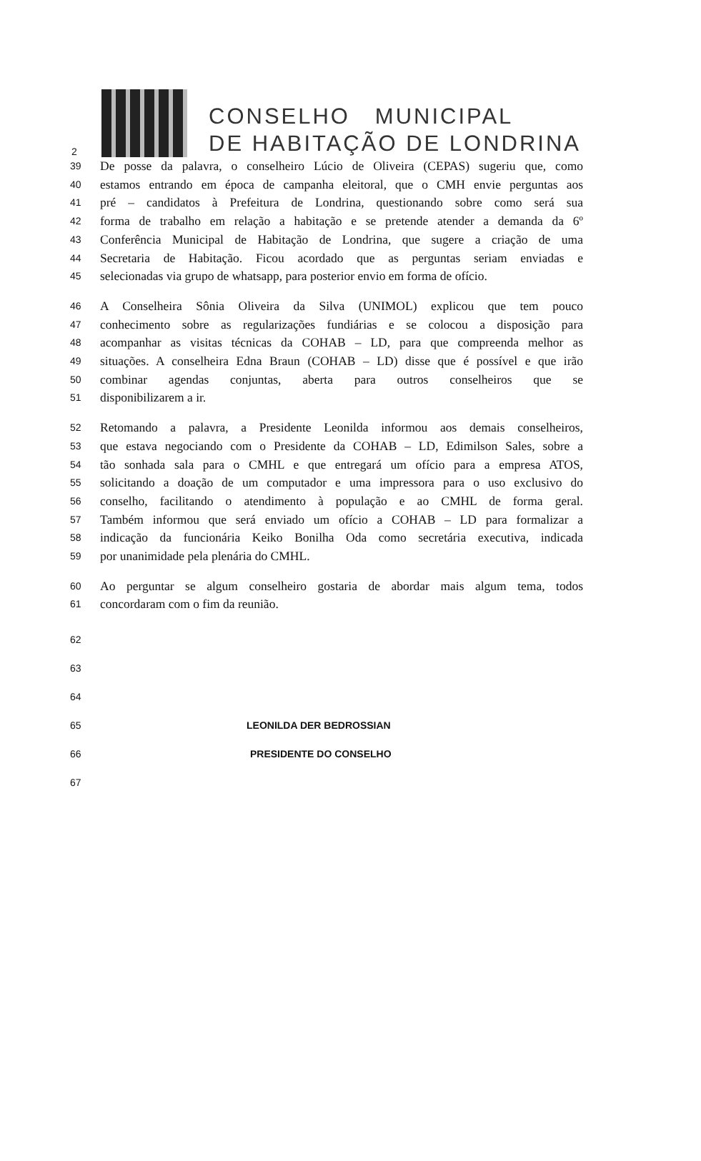2
CONSELHO MUNICIPAL
DE HABITAÇÃO DE LONDRINA
39 De posse da palavra, o conselheiro Lúcio de Oliveira (CEPAS) sugeriu que, como
40 estamos entrando em época de campanha eleitoral, que o CMH envie perguntas aos
41 pré – candidatos à Prefeitura de Londrina, questionando sobre como será sua
42 forma de trabalho em relação a habitação e se pretende atender a demanda da 6º
43 Conferência Municipal de Habitação de Londrina, que sugere a criação de uma
44 Secretaria de Habitação. Ficou acordado que as perguntas seriam enviadas e
45 selecionadas via grupo de whatsapp, para posterior envio em forma de ofício.
46 A Conselheira Sônia Oliveira da Silva (UNIMOL) explicou que tem pouco
47 conhecimento sobre as regularizações fundiárias e se colocou a disposição para
48 acompanhar as visitas técnicas da COHAB – LD, para que compreenda melhor as
49 situações. A conselheira Edna Braun (COHAB – LD) disse que é possível e que irão
50 combinar agendas conjuntas, aberta para outros conselheiros que se
51 disponibilizarem a ir.
52 Retomando a palavra, a Presidente Leonilda informou aos demais conselheiros,
53 que estava negociando com o Presidente da COHAB – LD, Edimilson Sales, sobre a
54 tão sonhada sala para o CMHL e que entregará um ofício para a empresa ATOS,
55 solicitando a doação de um computador e uma impressora para o uso exclusivo do
56 conselho, facilitando o atendimento à população e ao CMHL de forma geral.
57 Também informou que será enviado um ofício a COHAB – LD para formalizar a
58 indicação da funcionária Keiko Bonilha Oda como secretária executiva, indicada
59 por unanimidade pela plenária do CMHL.
60 Ao perguntar se algum conselheiro gostaria de abordar mais algum tema, todos
61 concordaram com o fim da reunião.
62
63
64
65 LEONILDA DER BEDROSSIAN
66 PRESIDENTE DO CONSELHO
67